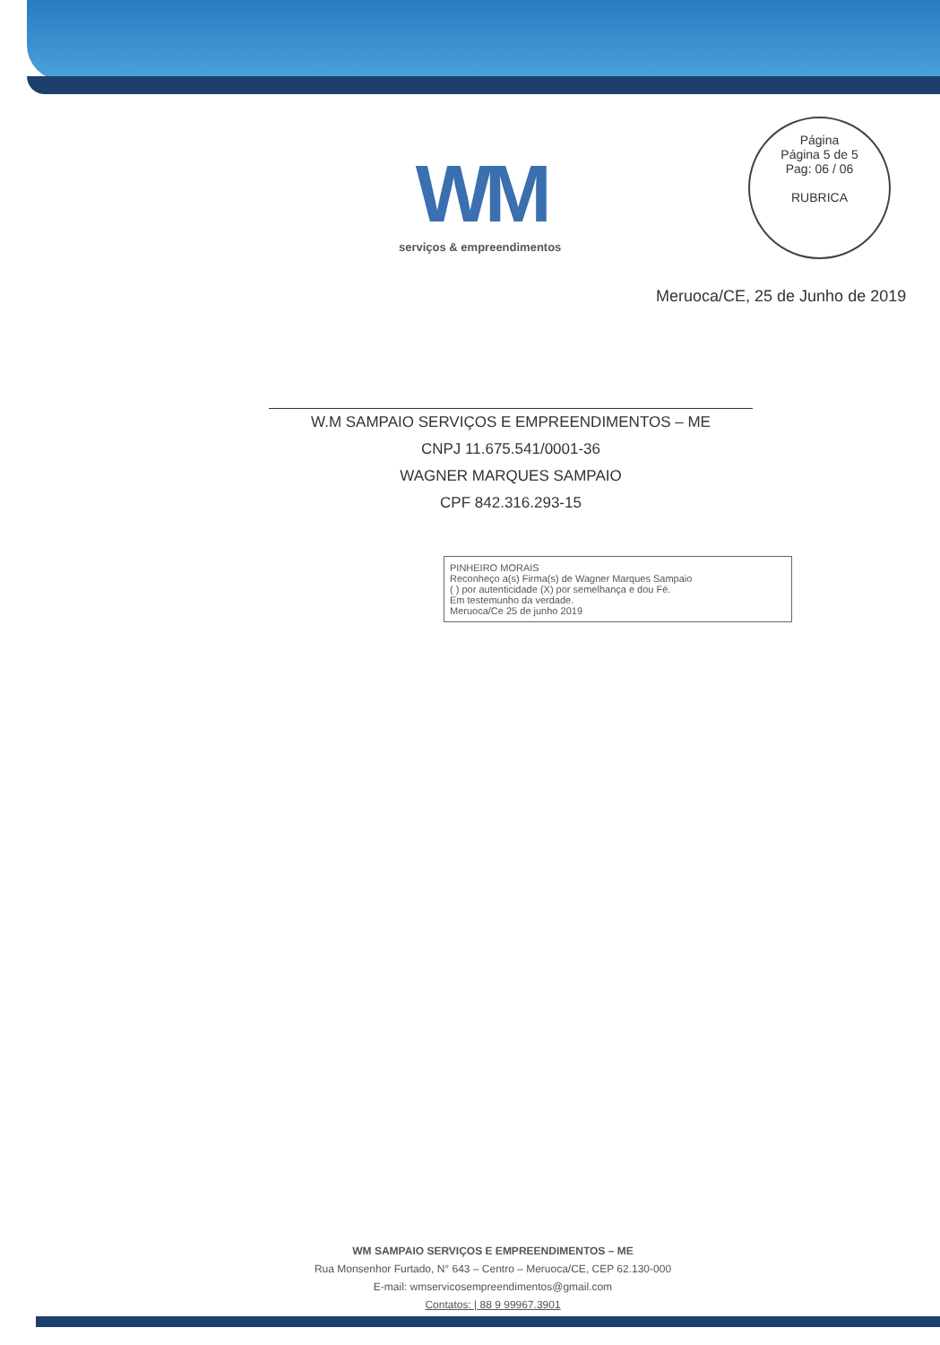Página
Página 5 de 5
Pag: 06 / 06
RUBRICA
WM
serviços & empreendimentos
Meruoca/CE, 25 de Junho de 2019
W.M SAMPAIO SERVIÇOS E EMPREENDIMENTOS – ME
CNPJ 11.675.541/0001-36
WAGNER MARQUES SAMPAIO
CPF 842.316.293-15
PINHEIRO MORAIS
Reconheço a(s) Firma(s) de Wagner Marques Sampaio
( ) por autenticidade (X) por semelhança e dou Fé.
Em testemunho da verdade.
Meruoca/Ce 25 de junho 2019
WM SAMPAIO SERVIÇOS E EMPREENDIMENTOS – ME
Rua Monsenhor Furtado, N° 643 – Centro – Meruoca/CE, CEP 62.130-000
E-mail: wmservicosempreendimentos@gmail.com
Contatos: | 88 9 99967.3901